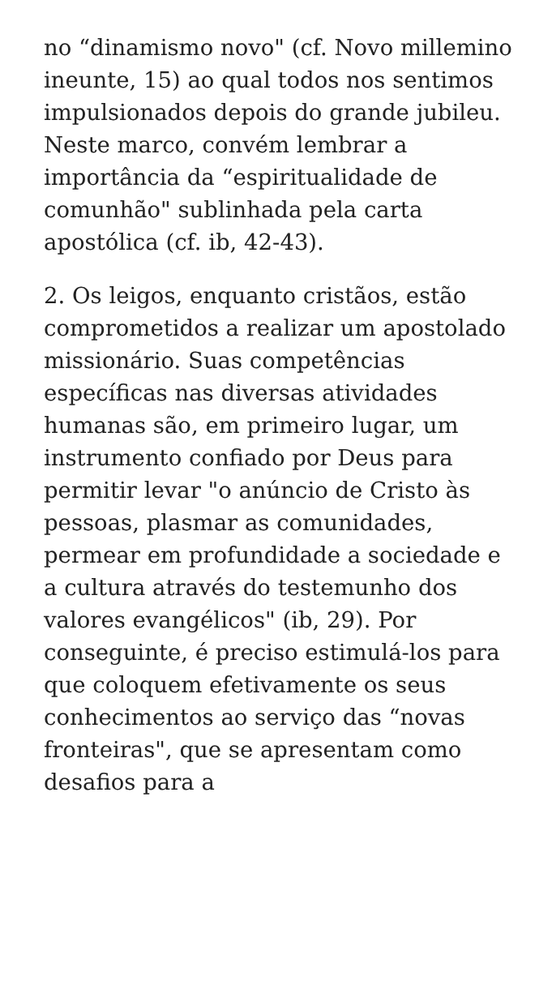no “dinamismo novo" (cf. Novo millemino ineunte, 15) ao qual todos nos sentimos impulsionados depois do grande jubileu. Neste marco, convém lembrar a importância da “espiritualidade de comunhão" sublinhada pela carta apostólica (cf. ib, 42-43).
2. Os leigos, enquanto cristãos, estão comprometidos a realizar um apostolado missionário. Suas competências específicas nas diversas atividades humanas são, em primeiro lugar, um instrumento confiado por Deus para permitir levar "o anúncio de Cristo às pessoas, plasmar as comunidades, permear em profundidade a sociedade e a cultura através do testemunho dos valores evangélicos" (ib, 29). Por conseguinte, é preciso estimulá-los para que coloquem efetivamente os seus conhecimentos ao serviço das “novas fronteiras", que se apresentam como desafios para a